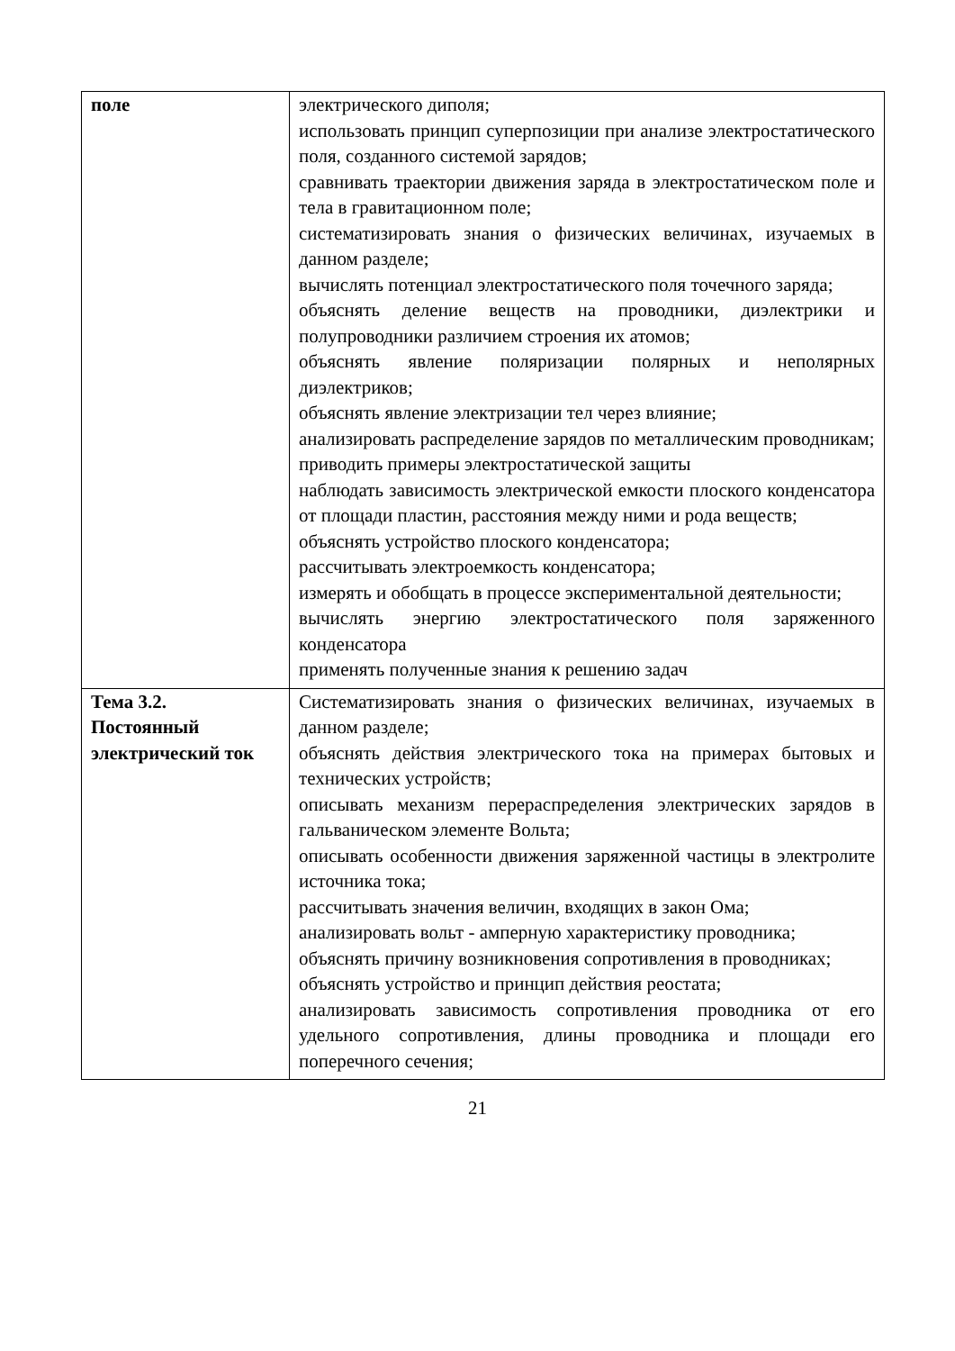| поле | электрического диполя; использовать принцип суперпозиции при анализе электростатического поля, созданного системой зарядов; сравнивать траектории движения заряда в электростатическом поле и тела в гравитационном поле; систематизировать знания о физических величинах, изучаемых в данном разделе; вычислять потенциал электростатического поля точечного заряда; объяснять деление веществ на проводники, диэлектрики и полупроводники различием строения их атомов; объяснять явление поляризации полярных и неполярных диэлектриков; объяснять явление электризации тел через влияние; анализировать распределение зарядов по металлическим проводникам; приводить примеры электростатической защиты наблюдать зависимость электрической емкости плоского конденсатора от площади пластин, расстояния между ними и рода веществ; объяснять устройство плоского конденсатора; рассчитывать электроемкость конденсатора; измерять и обобщать в процессе экспериментальной деятельности; вычислять энергию электростатического поля заряженного конденсатора применять полученные знания к решению задач |
| Тема 3.2. Постоянный электрический ток | Систематизировать знания о физических величинах, изучаемых в данном разделе; объяснять действия электрического тока на примерах бытовых и технических устройств; описывать механизм перераспределения электрических зарядов в гальваническом элементе Вольта; описывать особенности движения заряженной частицы в электролите источника тока; рассчитывать значения величин, входящих в закон Ома; анализировать вольт - амперную характеристику проводника; объяснять причину возникновения сопротивления в проводниках; объяснять устройство и принцип действия реостата; анализировать зависимость сопротивления проводника от его удельного сопротивления, длины проводника и площади его поперечного сечения; |
21